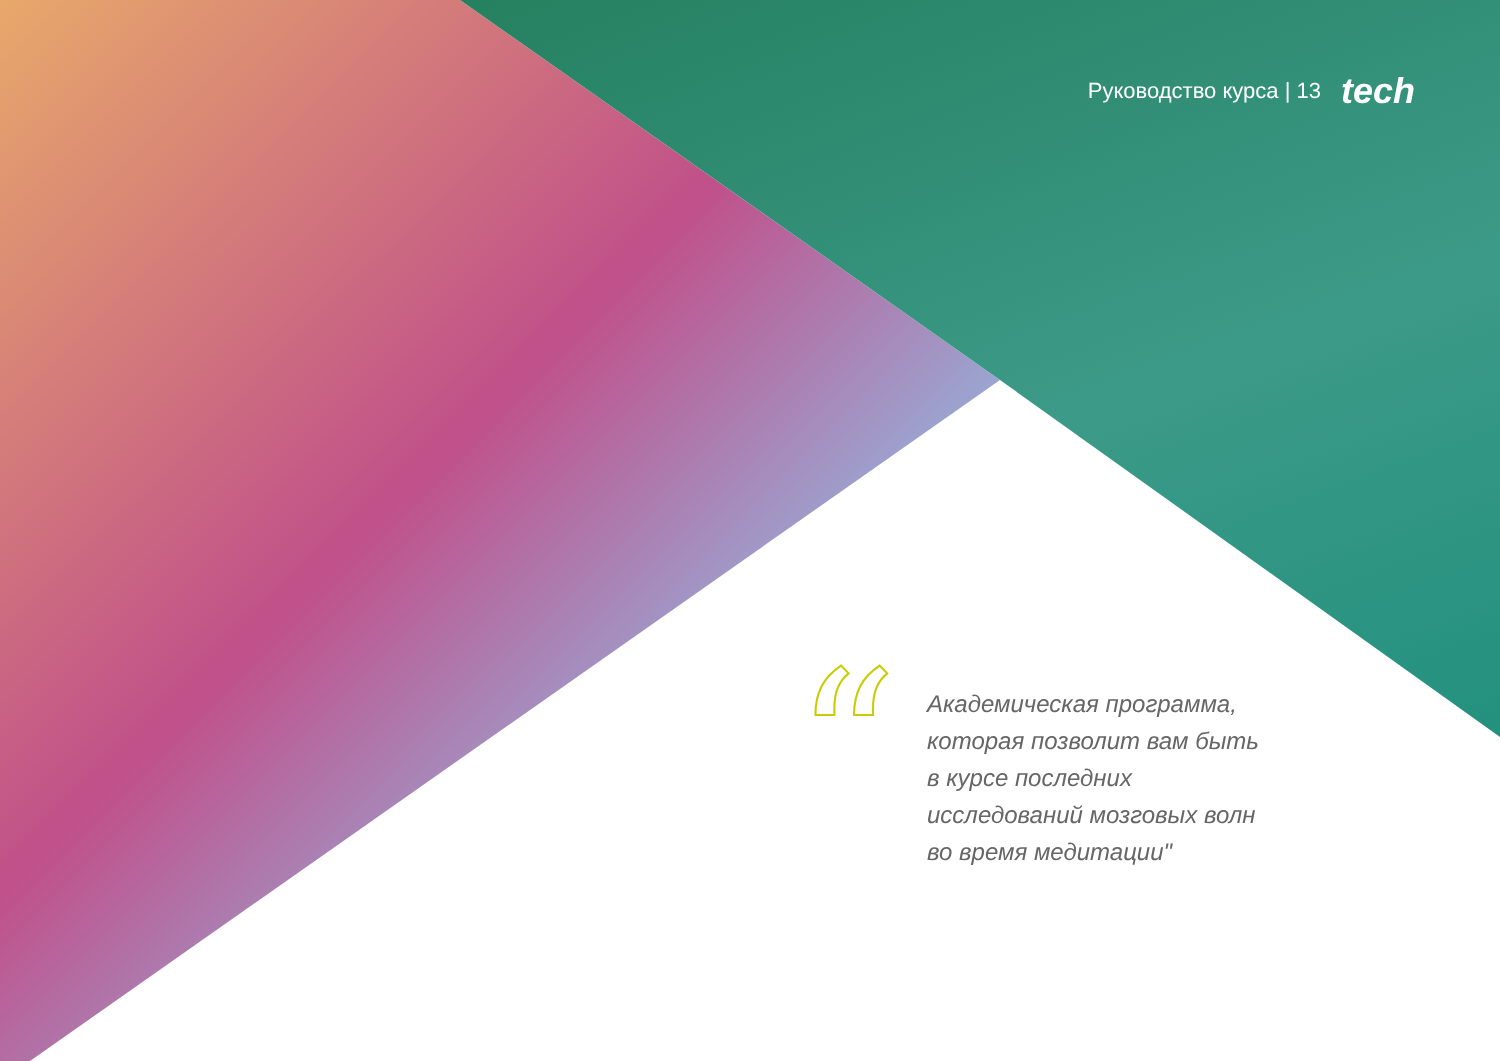Руководство курса | 13 tech
“
Академическая программа, которая позволит вам быть в курсе последних исследований мозговых волн во время медитации"